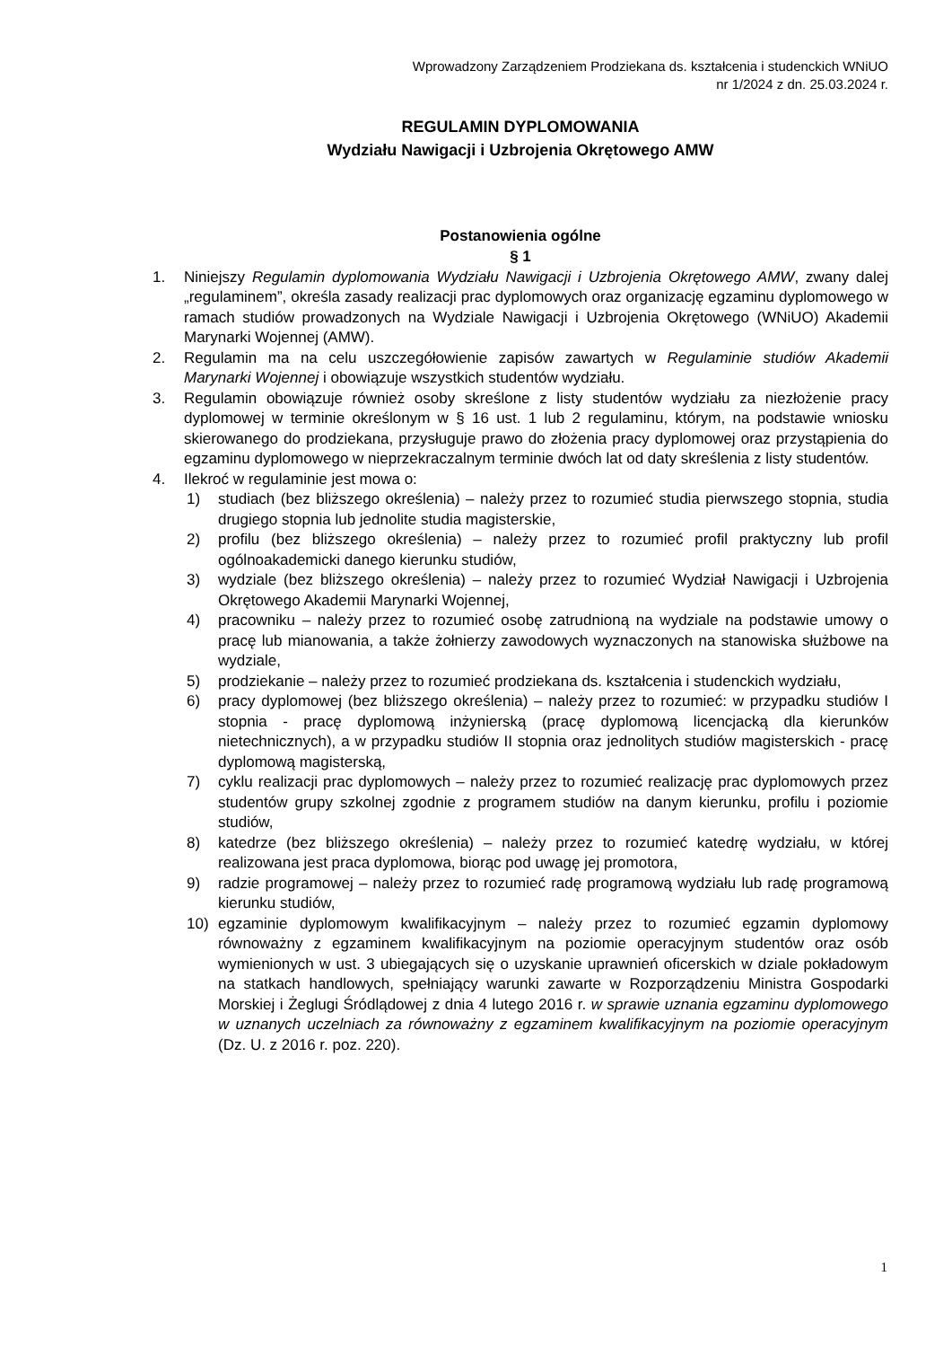Wprowadzony Zarządzeniem Prodziekana ds. kształcenia i studenckich WNiUO
nr 1/2024 z dn. 25.03.2024 r.
REGULAMIN DYPLOMOWANIA
Wydziału Nawigacji i Uzbrojenia Okrętowego AMW
Postanowienia ogólne
§ 1
1. Niniejszy Regulamin dyplomowania Wydziału Nawigacji i Uzbrojenia Okrętowego AMW, zwany dalej „regulaminem”, określa zasady realizacji prac dyplomowych oraz organizację egzaminu dyplomowego w ramach studiów prowadzonych na Wydziale Nawigacji i Uzbrojenia Okrętowego (WNiUO) Akademii Marynarki Wojennej (AMW).
2. Regulamin ma na celu uszczegółowienie zapisów zawartych w Regulaminie studiów Akademii Marynarki Wojennej i obowiązuje wszystkich studentów wydziału.
3. Regulamin obowiązuje również osoby skreślone z listy studentów wydziału za niezłożenie pracy dyplomowej w terminie określonym w § 16 ust. 1 lub 2 regulaminu, którym, na podstawie wniosku skierowanego do prodziekana, przysługuje prawo do złożenia pracy dyplomowej oraz przystąpienia do egzaminu dyplomowego w nieprzekraczalnym terminie dwóch lat od daty skreślenia z listy studentów.
4. Ilekroć w regulaminie jest mowa o:
1) studiach (bez bliższego określenia) – należy przez to rozumieć studia pierwszego stopnia, studia drugiego stopnia lub jednolite studia magisterskie,
2) profilu (bez bliższego określenia) – należy przez to rozumieć profil praktyczny lub profil ogólnoakademicki danego kierunku studiów,
3) wydziale (bez bliższego określenia) – należy przez to rozumieć Wydział Nawigacji i Uzbrojenia Okrętowego Akademii Marynarki Wojennej,
4) pracowniku – należy przez to rozumieć osobę zatrudnioną na wydziale na podstawie umowy o pracę lub mianowania, a także żołnierzy zawodowych wyznaczonych na stanowiska służbowe na wydziale,
5) prodziekanie – należy przez to rozumieć prodziekana ds. kształcenia i studenckich wydziału,
6) pracy dyplomowej (bez bliższego określenia) – należy przez to rozumieć: w przypadku studiów I stopnia - pracę dyplomową inżynierską (pracę dyplomową licencjacką dla kierunków nietechnicznych), a w przypadku studiów II stopnia oraz jednolitych studiów magisterskich - pracę dyplomową magisterską,
7) cyklu realizacji prac dyplomowych – należy przez to rozumieć realizację prac dyplomowych przez studentów grupy szkolnej zgodnie z programem studiów na danym kierunku, profilu i poziomie studiów,
8) katedrze (bez bliższego określenia) – należy przez to rozumieć katedrę wydziału, w której realizowana jest praca dyplomowa, biorąc pod uwagę jej promotora,
9) radzie programowej – należy przez to rozumieć radę programową wydziału lub radę programową kierunku studiów,
10) egzaminie dyplomowym kwalifikacyjnym – należy przez to rozumieć egzamin dyplomowy równoważny z egzaminem kwalifikacyjnym na poziomie operacyjnym studentów oraz osób wymienionych w ust. 3 ubiegających się o uzyskanie uprawnień oficerskich w dziale pokładowym na statkach handlowych, spełniający warunki zawarte w Rozporządzeniu Ministra Gospodarki Morskiej i Żeglugi Śródlądowej z dnia 4 lutego 2016 r. w sprawie uznania egzaminu dyplomowego w uznanych uczelniach za równoważny z egzaminem kwalifikacyjnym na poziomie operacyjnym (Dz. U. z 2016 r. poz. 220).
1